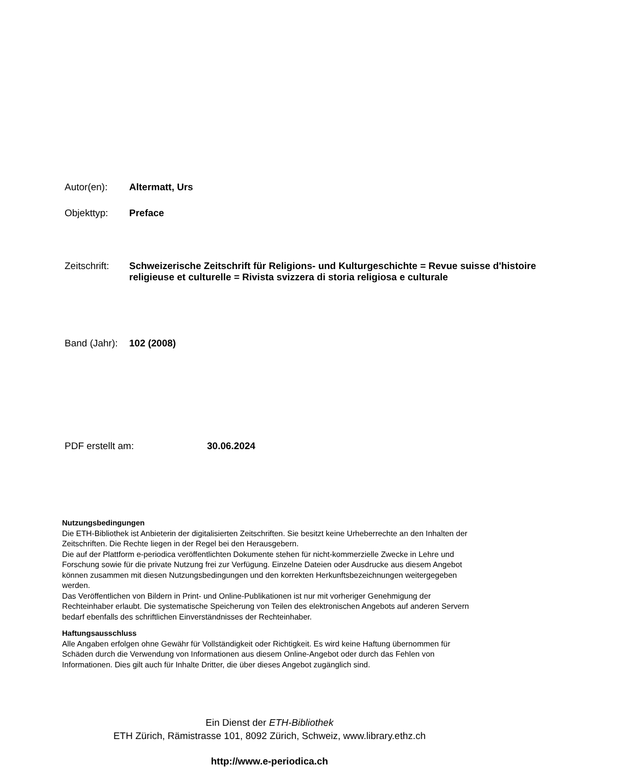Autor(en): Altermatt, Urs
Objekttyp: Preface
Zeitschrift:
Schweizerische Zeitschrift für Religions- und Kulturgeschichte = Revue suisse d'histoire religieuse et culturelle = Rivista svizzera di storia religiosa e culturale
Band (Jahr):
102 (2008)
PDF erstellt am: 30.06.2024
Nutzungsbedingungen
Die ETH-Bibliothek ist Anbieterin der digitalisierten Zeitschriften. Sie besitzt keine Urheberrechte an den Inhalten der Zeitschriften. Die Rechte liegen in der Regel bei den Herausgebern.
Die auf der Plattform e-periodica veröffentlichten Dokumente stehen für nicht-kommerzielle Zwecke in Lehre und Forschung sowie für die private Nutzung frei zur Verfügung. Einzelne Dateien oder Ausdrucke aus diesem Angebot können zusammen mit diesen Nutzungsbedingungen und den korrekten Herkunftsbezeichnungen weitergegeben werden.
Das Veröffentlichen von Bildern in Print- und Online-Publikationen ist nur mit vorheriger Genehmigung der Rechteinhaber erlaubt. Die systematische Speicherung von Teilen des elektronischen Angebots auf anderen Servern bedarf ebenfalls des schriftlichen Einverständnisses der Rechteinhaber.
Haftungsausschluss
Alle Angaben erfolgen ohne Gewähr für Vollständigkeit oder Richtigkeit. Es wird keine Haftung übernommen für Schäden durch die Verwendung von Informationen aus diesem Online-Angebot oder durch das Fehlen von Informationen. Dies gilt auch für Inhalte Dritter, die über dieses Angebot zugänglich sind.
Ein Dienst der ETH-Bibliothek
ETH Zürich, Rämistrasse 101, 8092 Zürich, Schweiz, www.library.ethz.ch
http://www.e-periodica.ch